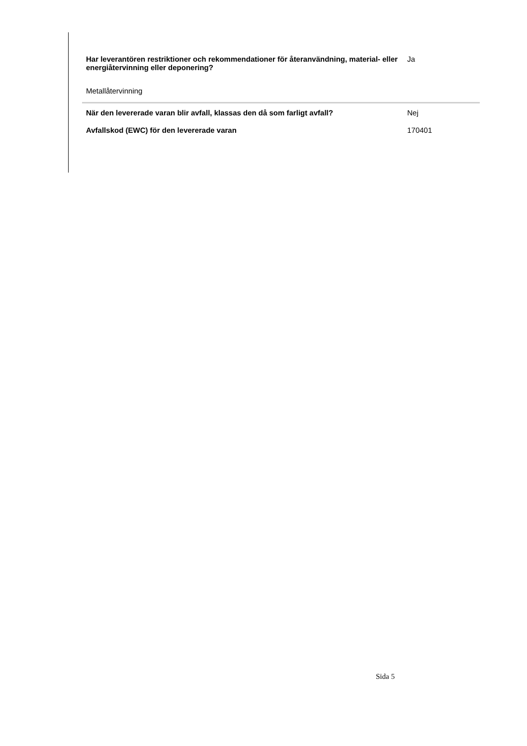| Har leverantören restriktioner och rekommendationer för återanvändning, material- eller energiåtervinning eller deponering? | Ja |
| Metallåtervinning | |
| När den levererade varan blir avfall, klassas den då som farligt avfall? | Nej |
| Avfallskod (EWC) för den levererade varan | 170401 |
Sida 5